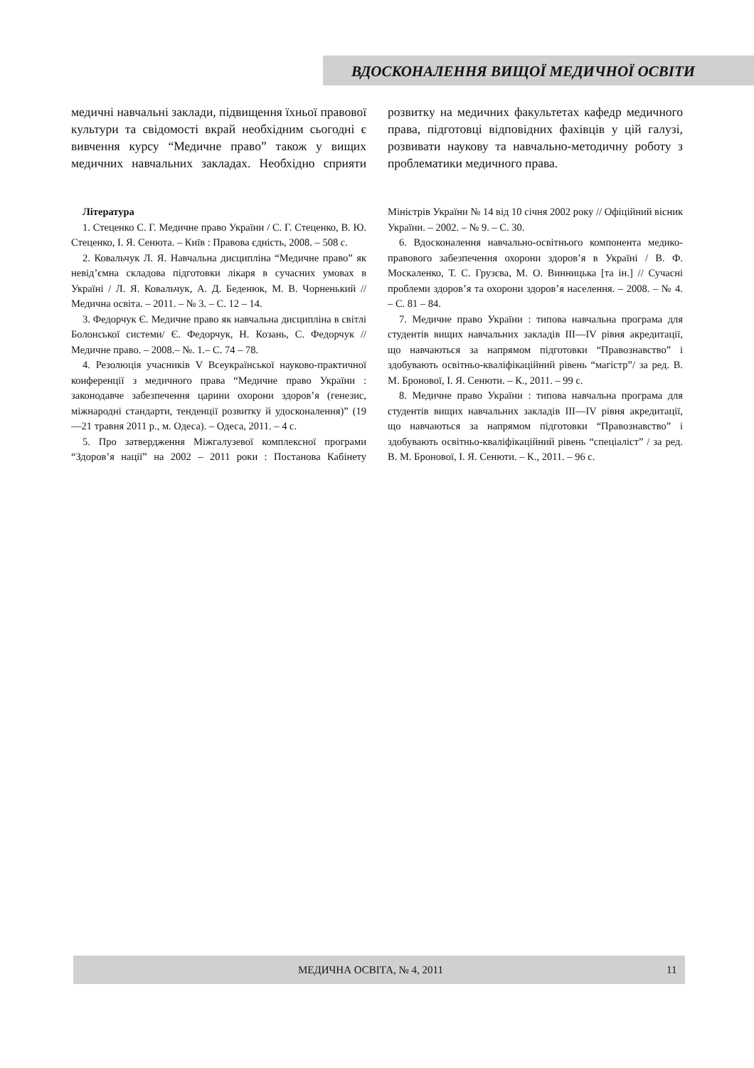ВДОСКОНАЛЕННЯ ВИЩОЇ МЕДИЧНОЇ ОСВІТИ
медичні навчальні заклади, підвищення їхньої правової культури та свідомості вкрай необхідним сьогодні є вивчення курсу “Медичне право” також у вищих медичних навчальних закладах. Необхідно сприяти розвитку на медичних факультетах кафедр медичного права, підготовці відповідних фахівців у цій галузі, розвивати наукову та навчально-методичну роботу з проблематики медичного права.
Література
1. Стеценко С. Г. Медичне право України / С. Г. Стеценко, В. Ю. Стеценко, І. Я. Сенюта. – Київ : Правова єдність, 2008. – 508 с.
2. Ковальчук Л. Я. Навчальна дисципліна “Медичне право” як невід’ємна складова підготовки лікаря в сучасних умовах в Україні / Л. Я. Ковальчук, А. Д. Беденюк, М. В. Чорненький // Медична освіта. – 2011. – № 3. – С. 12 – 14.
3. Федорчук Є. Медичне право як навчальна дисципліна в світлі Болонської системи/ Є. Федорчук, Н. Козань, С. Федорчук // Медичне право. – 2008.– №. 1.– С. 74 – 78.
4. Резолюція учасників V Всеукраїнської науково-практичної конференції з медичного права “Медичне право України : законодавче забезпечення царини охорони здоров’я (генезис, міжнародні стандарти, тенденції розвитку й удосконалення)” (19—21 травня 2011 р., м. Одеса). – Одеса, 2011. – 4 с.
5. Про затвердження Міжгалузевої комплексної програми “Здоров’я нації” на 2002 – 2011 роки : Постанова Кабінету Міністрів України № 14 від 10 січня 2002 року // Офіційний вісник України. – 2002. – № 9. – С. 30.
6. Вдосконалення навчально-освітнього компонента медико-правового забезпечення охорони здоров’я в Україні / В. Ф. Москаленко, Т. С. Грузєва, М. О. Винницька [та ін.] // Сучасні проблеми здоров’я та охорони здоров’я населення. – 2008. – № 4. – С. 81 – 84.
7. Медичне право України : типова навчальна програма для студентів вищих навчальних закладів III—IV рівня акредитації, що навчаються за напрямом підготовки “Правознавство” і здобувають освітньо-кваліфікаційний рівень “магістр”/ за ред. В. М. Бронової, І. Я. Сенюти. – К., 2011. – 99 с.
8. Медичне право України : типова навчальна програма для студентів вищих навчальних закладів III—IV рівня акредитації, що навчаються за напрямом підготовки “Правознавство” і здобувають освітньо-кваліфікаційний рівень “спеціаліст” / за ред. В. М. Бронової, І. Я. Сенюти. – К., 2011. – 96 с.
МЕДИЧНА ОСВІТА, № 4, 2011 11